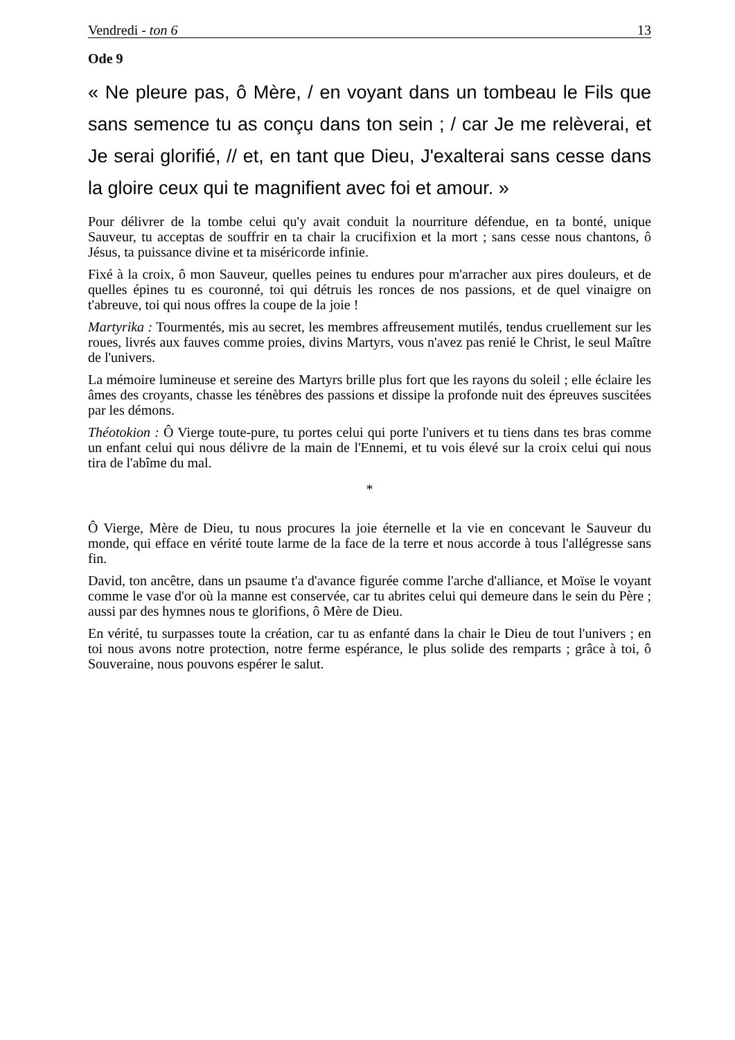Vendredi - ton 6 13
Ode 9
« Ne pleure pas, ô Mère, / en voyant dans un tombeau le Fils que sans semence tu as conçu dans ton sein ; / car Je me relèverai, et Je serai glorifié, // et, en tant que Dieu, J'exalterai sans cesse dans la gloire ceux qui te magnifient avec foi et amour. »
Pour délivrer de la tombe celui qu'y avait conduit la nourriture défendue, en ta bonté, unique Sauveur, tu acceptas de souffrir en ta chair la crucifixion et la mort ; sans cesse nous chantons, ô Jésus, ta puissance divine et ta miséricorde infinie.
Fixé à la croix, ô mon Sauveur, quelles peines tu endures pour m'arracher aux pires douleurs, et de quelles épines tu es couronné, toi qui détruis les ronces de nos passions, et de quel vinaigre on t'abreuve, toi qui nous offres la coupe de la joie !
Martyrika : Tourmentés, mis au secret, les membres affreusement mutilés, tendus cruellement sur les roues, livrés aux fauves comme proies, divins Martyrs, vous n'avez pas renié le Christ, le seul Maître de l'univers.
La mémoire lumineuse et sereine des Martyrs brille plus fort que les rayons du soleil ; elle éclaire les âmes des croyants, chasse les ténèbres des passions et dissipe la profonde nuit des épreuves suscitées par les démons.
Théotokion : Ô Vierge toute-pure, tu portes celui qui porte l'univers et tu tiens dans tes bras comme un enfant celui qui nous délivre de la main de l'Ennemi, et tu vois élevé sur la croix celui qui nous tira de l'abîme du mal.
*
Ô Vierge, Mère de Dieu, tu nous procures la joie éternelle et la vie en concevant le Sauveur du monde, qui efface en vérité toute larme de la face de la terre et nous accorde à tous l'allégresse sans fin.
David, ton ancêtre, dans un psaume t'a d'avance figurée comme l'arche d'alliance, et Moïse le voyant comme le vase d'or où la manne est conservée, car tu abrites celui qui demeure dans le sein du Père ; aussi par des hymnes nous te glorifions, ô Mère de Dieu.
En vérité, tu surpasses toute la création, car tu as enfanté dans la chair le Dieu de tout l'univers ; en toi nous avons notre protection, notre ferme espérance, le plus solide des remparts ; grâce à toi, ô Souveraine, nous pouvons espérer le salut.